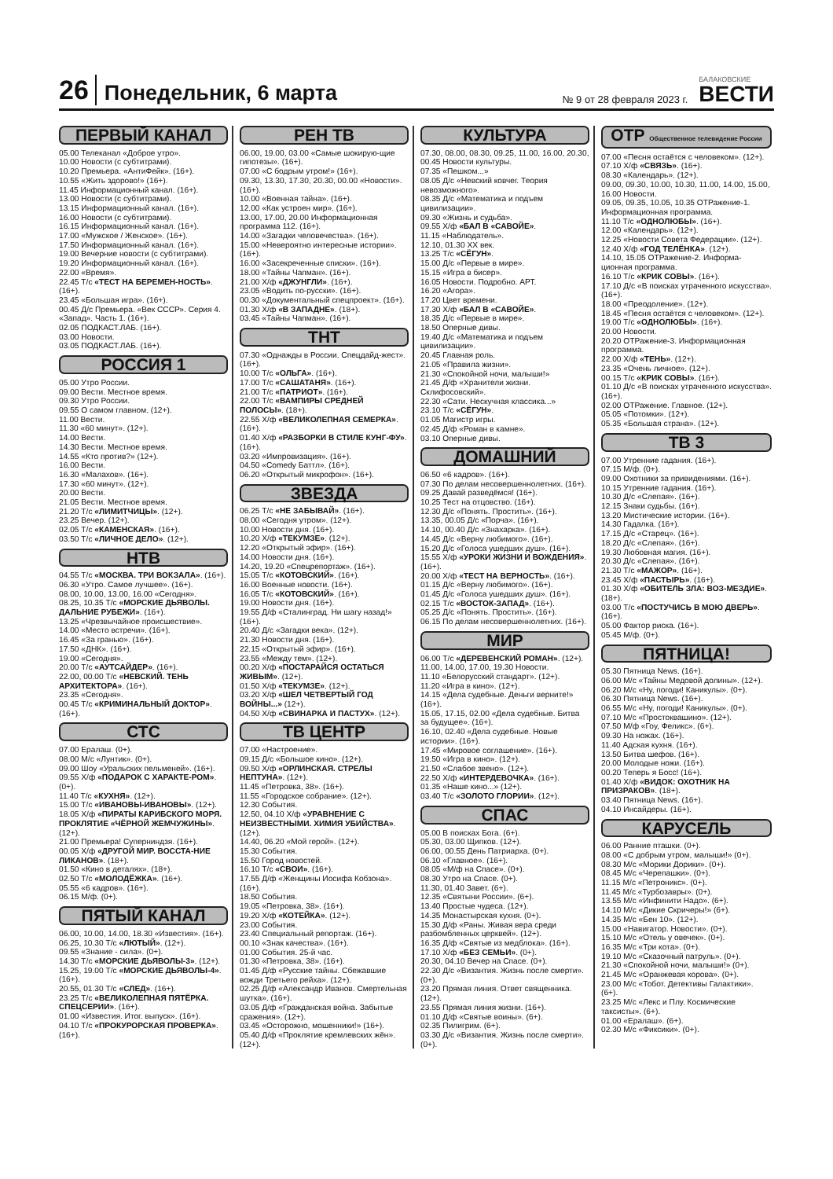26 Понедельник, 6 марта № 9 от 28 февраля 2023 г. БАЛАКОВСКИЕ
ВЕСТИ
ПЕРВЫЙ КАНАЛ
05.00 Телеканал «Доброе утро».
10.00 Новости (с субтитрами).
10.20 Премьера. «АнтиФейк». (16+).
10.55 «Жить здорово!» (16+).
11.45 Информационный канал. (16+).
13.00 Новости (с субтитрами).
13.15 Информационный канал. (16+).
16.00 Новости (с субтитрами).
16.15 Информационный канал. (16+).
17.00 «Мужское / Женское». (16+).
17.50 Информационный канал. (16+).
19.00 Вечерние новости (с субтитрами).
19.20 Информационный канал. (16+).
22.00 «Время».
22.45 Т/с «ТЕСТ НА БЕРЕМЕН-НОСТЬ». (16+).
23.45 «Большая игра». (16+).
00.45 Д/с Премьера. «Век СССР». Серия 4. «Запад». Часть 1. (16+).
02.05 ПОДКАСТ.ЛАБ. (16+).
03.00 Новости.
03.05 ПОДКАСТ.ЛАБ. (16+).
РОССИЯ 1
05.00 Утро России.
09.00 Вести. Местное время.
09.30 Утро России.
09.55 О самом главном. (12+).
11.00 Вести.
11.30 «60 минут». (12+).
14.00 Вести.
14.30 Вести. Местное время.
14.55 «Кто против?» (12+).
16.00 Вести.
16.30 «Малахов». (16+).
17.30 «60 минут». (12+).
20.00 Вести.
21.05 Вести. Местное время.
21.20 Т/с «ЛИМИТЧИЦЫ». (12+).
23.25 Вечер. (12+).
02.05 Т/с «КАМЕНСКАЯ». (16+).
03.50 Т/с «ЛИЧНОЕ ДЕЛО». (12+).
НТВ
04.55 Т/с «МОСКВА. ТРИ ВОКЗАЛА». (16+).
06.30 «Утро. Самое лучшее». (16+).
08.00, 10.00, 13.00, 16.00 «Сегодня».
08.25, 10.35 Т/с «МОРСКИЕ ДЬЯВОЛЫ. ДАЛЬНИЕ РУБЕЖИ». (16+).
13.25 «Чрезвычайное происшествие».
14.00 «Место встречи». (16+).
16.45 «За гранью». (16+).
17.50 «ДНК». (16+).
19.00 «Сегодня».
20.00 Т/с «АУТСАЙДЕР». (16+).
22.00, 00.00 Т/с «НЕВСКИЙ. ТЕНЬ АРХИТЕКТОРА». (16+).
23.35 «Сегодня».
00.45 Т/с «КРИМИНАЛЬНЫЙ ДОКТОР». (16+).
СТС
07.00 Ералаш. (0+).
08.00 М/с «Лунтик». (0+).
09.00 Шоу «Уральских пельменей». (16+).
09.55 Х/ф «ПОДАРОК С ХАРАКТЕ-РОМ». (0+).
11.40 Т/с «КУХНЯ». (12+).
15.00 Т/с «ИВАНОВЫ-ИВАНОВЫ». (12+).
18.05 Х/ф «ПИРАТЫ КАРИБСКОГО МОРЯ. ПРОКЛЯТИЕ «ЧЁРНОЙ ЖЕМЧУЖИНЫ». (12+).
21.00 Премьера! Суперниндзя. (16+).
00.05 Х/ф «ДРУГОЙ МИР. ВОССТА-НИЕ ЛИКАНОВ». (18+).
01.50 «Кино в деталях». (18+).
02.50 Т/с «МОЛОДЁЖКА». (16+).
05.55 «6 кадров». (16+).
06.15 М/ф. (0+).
ПЯТЫЙ КАНАЛ
06.00, 10.00, 14.00, 18.30 «Известия». (16+).
06.25, 10.30 Т/с «ЛЮТЫЙ». (12+).
09.55 «Знание - сила». (0+).
14.30 Т/с «МОРСКИЕ ДЬЯВОЛЫ-3». (12+).
15.25, 19.00 Т/с «МОРСКИЕ ДЬЯВОЛЫ-4». (16+).
20.55, 01.30 Т/с «СЛЕД». (16+).
23.25 Т/с «ВЕЛИКОЛЕПНАЯ ПЯТЁРКА. СПЕЦСЕРИИ». (16+).
01.00 «Известия. Итог. выпуск». (16+).
04.10 Т/с «ПРОКУРОРСКАЯ ПРОВЕРКА». (16+).
РЕН ТВ
06.00, 19.00, 03.00 «Самые шокирую-щие гипотезы». (16+).
07.00 «С бодрым утром!» (16+).
09.30, 13.30, 17.30, 20.30, 00.00 «Новости». (16+).
10.00 «Военная тайна». (16+).
12.00 «Как устроен мир». (16+).
13.00, 17.00, 20.00 Информационная программа 112. (16+).
14.00 «Загадки человечества». (16+).
15.00 «Невероятно интересные истории». (16+).
16.00 «Засекреченные списки». (16+).
18.00 «Тайны Чапман». (16+).
21.00 Х/ф «ДЖУНГЛИ». (16+).
23.05 «Водить по-русски». (16+).
00.30 «Документальный спецпроект». (16+).
01.30 Х/ф «В ЗАПАДНЕ». (18+).
03.45 «Тайны Чапман». (16+).
ТНТ
07.30 «Однажды в России. Спецдайд-жест». (16+).
10.00 Т/с «ОЛЬГА». (16+).
17.00 Т/с «САШАТАНЯ». (16+).
21.00 Т/с «ПАТРИОТ». (16+).
22.00 Т/с «ВАМПИРЫ СРЕДНЕЙ ПОЛОСЫ». (18+).
22.55 Х/ф «ВЕЛИКОЛЕПНАЯ СЕМЕРКА». (16+).
01.40 Х/ф «РАЗБОРКИ В СТИЛЕ КУНГ-ФУ». (16+).
03.20 «Импровизация». (16+).
04.50 «Comedy Баттл». (16+).
06.20 «Открытый микрофон». (16+).
ЗВЕЗДА
06.25 Т/с «НЕ ЗАБЫВАЙ». (16+).
08.00 «Сегодня утром». (12+).
10.00 Новости дня. (16+).
10.20 Х/ф «ТЕКУМЗЕ». (12+).
12.20 «Открытый эфир». (16+).
14.00 Новости дня. (16+).
14.20, 19.20 «Спецрепортаж». (16+).
15.05 Т/с «КОТОВСКИЙ». (16+).
16.00 Военные новости. (16+).
16.05 Т/с «КОТОВСКИЙ». (16+).
19.00 Новости дня. (16+).
19.55 Д/ф «Сталинград. Ни шагу назад!» (16+).
20.40 Д/с «Загадки века». (12+).
21.30 Новости дня. (16+).
22.15 «Открытый эфир». (16+).
23.55 «Между тем». (12+).
00.20 Х/ф «ПОСТАРАЙСЯ ОСТАТЬСЯ ЖИВЫМ». (12+).
01.50 Х/ф «ТЕКУМЗЕ». (12+).
03.20 Х/ф «ШЕЛ ЧЕТВЕРТЫЙ ГОД ВОЙНЫ...» (12+).
04.50 Х/ф «СВИНАРКА И ПАСТУХ». (12+).
ТВ ЦЕНТР
07.00 «Настроение».
09.15 Д/с «Большое кино». (12+).
09.50 Х/ф «ОРЛИНСКАЯ. СТРЕЛЫ НЕПТУНА». (12+).
11.45 «Петровка, 38». (16+).
11.55 «Городское собрание». (12+).
12.30 События.
12.50, 04.10 Х/ф «УРАВНЕНИЕ С НЕИЗВЕСТНЫМИ. ХИМИЯ УБИЙСТВА». (12+).
14.40, 06.20 «Мой герой». (12+).
15.30 События.
15.50 Город новостей.
16.10 Т/с «СВОИ». (16+).
17.55 Д/ф «Женщины Иосифа Кобзона». (16+).
18.50 События.
19.05 «Петровка, 38». (16+).
19.20 Х/ф «КОТЕЙКА». (12+).
23.00 События.
23.40 Специальный репортаж. (16+).
00.10 «Знак качества». (16+).
01.00 События. 25-й час.
01.30 «Петровка, 38». (16+).
01.45 Д/ф «Русские тайны. Сбежавшие вожди Третьего рейха». (12+).
02.25 Д/ф «Александр Иванов. Смертельная шутка». (16+).
03.05 Д/ф «Гражданская война. Забытые сражения». (12+).
03.45 «Осторожно, мошенники!» (16+).
05.40 Д/ф «Проклятие кремлевских жён». (12+).
КУЛЬТУРА
07.30, 08.00, 08.30, 09.25, 11.00, 16.00, 20.30, 00.45 Новости культуры.
07.35 «Пешком...»
08.05 Д/с «Невский ковчег. Теория невозможного».
08.35 Д/с «Математика и подъем цивилизации».
09.30 «Жизнь и судьба».
09.55 Х/ф «БАЛ В «САВОЙЕ».
11.15 «Наблюдатель».
12.10, 01.30 ХХ век.
13.25 Т/с «СЁГУН».
15.00 Д/с «Первые в мире».
15.15 «Игра в бисер».
16.05 Новости. Подробно. АРТ.
16.20 «Агора».
17.20 Цвет времени.
17.30 Х/ф «БАЛ В «САВОЙЕ».
18.35 Д/с «Первые в мире».
18.50 Оперные дивы.
19.40 Д/с «Математика и подъем цивилизации».
20.45 Главная роль.
21.05 «Правила жизни».
21.30 «Спокойной ночи, малыши!»
21.45 Д/ф «Хранители жизни. Склифосовский».
22.30 «Сати. Нескучная классика...»
23.10 Т/с «СЁГУН».
01.05 Магистр игры.
02.45 Д/ф «Роман в камне».
03.10 Оперные дивы.
ДОМАШНИЙ
06.50 «6 кадров». (16+).
07.30 По делам несовершеннолетних. (16+).
09.25 Давай разведёмся! (16+).
10.25 Тест на отцовство. (16+).
12.30 Д/с «Понять. Простить». (16+).
13.35, 00.05 Д/с «Порча». (16+).
14.10, 00.40 Д/с «Знахарка». (16+).
14.45 Д/с «Верну любимого». (16+).
15.20 Д/с «Голоса ушедших душ». (16+).
15.55 Х/ф «УРОКИ ЖИЗНИ И ВОЖДЕНИЯ». (16+).
20.00 Х/ф «ТЕСТ НА ВЕРНОСТЬ». (16+).
01.15 Д/с «Верну любимого». (16+).
01.45 Д/с «Голоса ушедших душ». (16+).
02.15 Т/с «ВОСТОК-ЗАПАД». (16+).
05.25 Д/с «Понять. Простить». (16+).
06.15 По делам несовершеннолетних. (16+).
МИР
06.00 Т/с «ДЕРЕВЕНСКИЙ РОМАН». (12+).
11.00, 14.00, 17.00, 19.30 Новости.
11.10 «Белорусский стандарт». (12+).
11.20 «Игра в кино». (12+).
14.15 «Дела судебные. Деньги верните!» (16+).
15.05, 17.15, 02.00 «Дела судебные. Битва за будущее». (16+).
16.10, 02.40 «Дела судебные. Новые истории». (16+).
17.45 «Мировое соглашение». (16+).
19.50 «Игра в кино». (12+).
21.50 «Слабое звено». (12+).
22.50 Х/ф «ИНТЕРДЕВОЧКА». (16+).
01.35 «Наше кино...» (12+).
03.40 Т/с «ЗОЛОТО ГЛОРИИ». (12+).
СПАС
05.00 В поисках Бога. (6+).
05.30, 03.00 Щипков. (12+).
06.00, 00.55 День Патриарха. (0+).
06.10 «Главное». (16+).
08.05 «М/ф на Спасе». (0+).
08.30 Утро на Спасе. (0+).
11.30, 01.40 Завет. (6+).
12.35 «Святыни России». (6+).
13.40 Простые чудеса. (12+).
14.35 Монастырская кухня. (0+).
15.30 Д/ф «Раны. Живая вера среди разбомбленных церквей». (12+).
16.35 Д/ф «Святые из медблока». (16+).
17.10 Х/ф «БЕЗ СЕМЬИ». (0+).
20.30, 04.10 Вечер на Спасе. (0+).
22.30 Д/с «Византия. Жизнь после смерти». (0+).
23.20 Прямая линия. Ответ священника. (12+).
23.55 Прямая линия жизни. (16+).
01.10 Д/ф «Святые воины». (6+).
02.35 Пилигрим. (6+).
03.30 Д/с «Византия. Жизнь после смерти». (0+).
ОТР Общественное телевидение России
07.00 «Песня остаётся с человеком». (12+).
07.10 Х/ф «СВЯЗЬ». (16+).
08.30 «Календарь». (12+).
09.00, 09.30, 10.00, 10.30, 11.00, 14.00, 15.00, 16.00 Новости.
09.05, 09.35, 10.05, 10.35 ОТРажение-1. Информационная программа.
11.10 Т/с «ОДНОЛЮБЫ». (16+).
12.00 «Календарь». (12+).
12.25 «Новости Совета Федерации». (12+).
12.40 Х/ф «ГОД ТЕЛЁНКА». (12+).
14.10, 15.05 ОТРажение-2. Информа-ционная программа.
16.10 Т/с «КРИК СОВЫ». (16+).
17.10 Д/с «В поисках утраченного искусства». (16+).
18.00 «Преодоление». (12+).
18.45 «Песня остаётся с человеком». (12+).
19.00 Т/с «ОДНОЛЮБЫ». (16+).
20.00 Новости.
20.20 ОТРажение-3. Информационная программа.
22.00 Х/ф «ТЕНЬ». (12+).
23.35 «Очень личное». (12+).
00.15 Т/с «КРИК СОВЫ». (16+).
01.10 Д/с «В поисках утраченного искусства». (16+).
02.00 ОТРажение. Главное. (12+).
05.05 «Потомки». (12+).
05.35 «Большая страна». (12+).
ТВ 3
07.00 Утренние гадания. (16+).
07.15 М/ф. (0+).
09.00 Охотники за привидениями. (16+).
10.15 Утренние гадания. (16+).
10.30 Д/с «Слепая». (16+).
12.15 Знаки судьбы. (16+).
13.20 Мистические истории. (16+).
14.30 Гадалка. (16+).
17.15 Д/с «Старец». (16+).
18.20 Д/с «Слепая». (16+).
19.30 Любовная магия. (16+).
20.30 Д/с «Слепая». (16+).
21.30 Т/с «МАЖОР». (16+).
23.45 Х/ф «ПАСТЫРЬ». (16+).
01.30 Х/ф «ОБИТЕЛЬ ЗЛА: ВОЗ-МЕЗДИЕ». (18+).
03.00 Т/с «ПОСТУЧИСЬ В МОЮ ДВЕРЬ». (16+).
05.00 Фактор риска. (16+).
05.45 М/ф. (0+).
ПЯТНИЦА!
05.30 Пятница News. (16+).
06.00 М/с «Тайны Медовой долины». (12+).
06.20 М/с «Ну, погоди! Каникулы». (0+).
06.30 Пятница News. (16+).
06.55 М/с «Ну, погоди! Каникулы». (0+).
07.10 М/с «Простоквашино». (12+).
07.50 М/ф «Гоу, Феликс». (6+).
09.30 На ножах. (16+).
11.40 Адская кухня. (16+).
13.50 Битва шефов. (16+).
20.00 Молодые ножи. (16+).
00.20 Теперь я Босс! (16+).
01.40 Х/ф «ВИДОК: ОХОТНИК НА ПРИЗРАКОВ». (18+).
03.40 Пятница News. (16+).
04.10 Инсайдеры. (16+).
КАРУСЕЛЬ
06.00 Ранние пташки. (0+).
08.00 «С добрым утром, малыши!» (0+).
08.30 М/с «Морики Дорики». (0+).
08.45 М/с «Черепашки». (0+).
11.15 М/с «Петроникс». (0+).
11.45 М/с «Турбозавры». (0+).
13.55 М/с «Инфинити Надо». (6+).
14.10 М/с «Дикие Скричеры!» (6+).
14.35 М/с «Бен 10». (12+).
15.00 «Навигатор. Новости». (0+).
15.10 М/с «Отель у овечек». (0+).
16.35 М/с «Три кота». (0+).
19.10 М/с «Сказочный патруль». (0+).
21.30 «Спокойной ночи, малыши!» (0+).
21.45 М/с «Оранжевая корова». (0+).
23.00 М/с «Тобот. Детективы Галактики». (6+).
23.25 М/с «Лекс и Плу. Космические таксисты». (6+).
01.00 «Ералаш». (6+).
02.30 М/с «Фиксики». (0+).